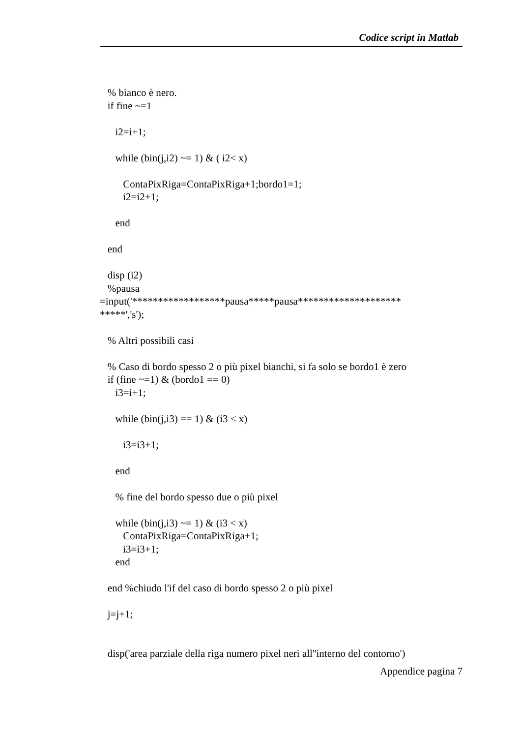Codice script in Matlab
% bianco è nero.
if fine ~=1
i2=i+1;
while (bin(j,i2) ~= 1) & ( i2< x)
ContaPixRiga=ContaPixRiga+1;bordo1=1;
i2=i2+1;
end
end
disp (i2)
%pausa
=input('******************pausa*****pausa********************
*****','s');
% Altri possibili casi
% Caso di bordo spesso 2 o più pixel bianchi, si fa solo se bordo1 è zero
if (fine ~=1) & (bordo1 == 0)
i3=i+1;
while (bin(j,i3) == 1) & (i3 < x)
i3=i3+1;
end
% fine del bordo spesso due o più pixel
while (bin(j,i3) ~= 1) & (i3 < x)
ContaPixRiga=ContaPixRiga+1;
i3=i3+1;
end
end %chiudo l'if del caso di bordo spesso 2 o più pixel
j=j+1;
disp('area parziale della riga numero pixel neri all''interno del contorno')
Appendice pagina 7